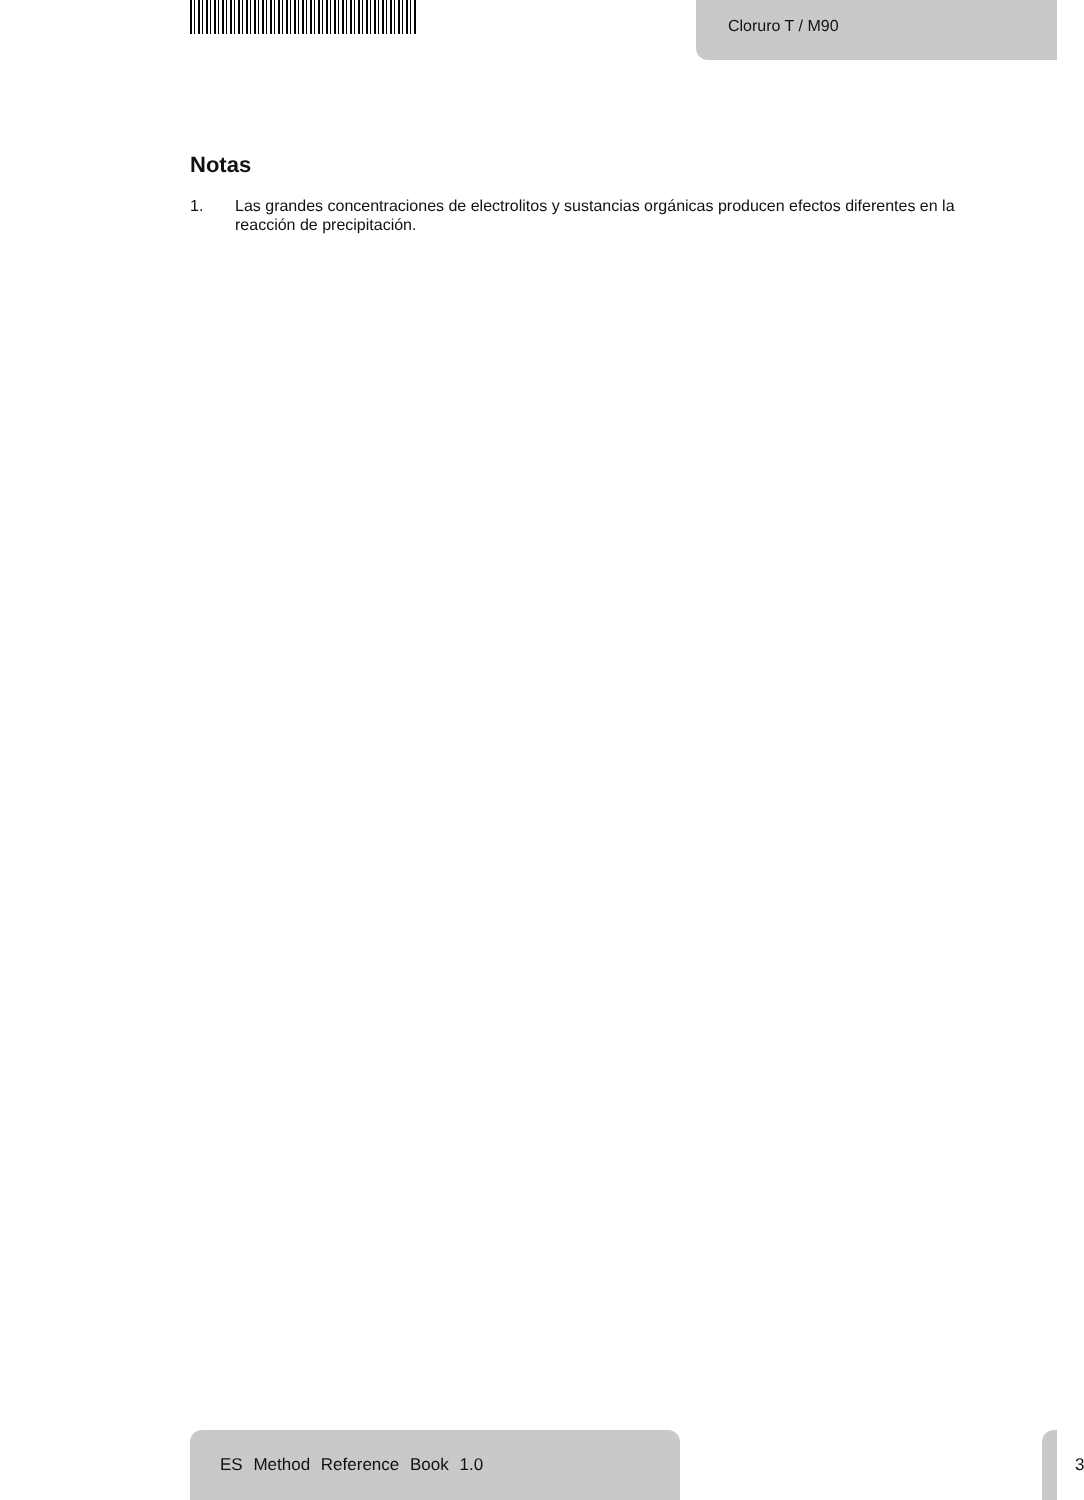Cloruro T / M90
Notas
1. Las grandes concentraciones de electrolitos y sustancias orgánicas producen efectos diferentes en la reacción de precipitación.
ES Method Reference Book 1.0
3